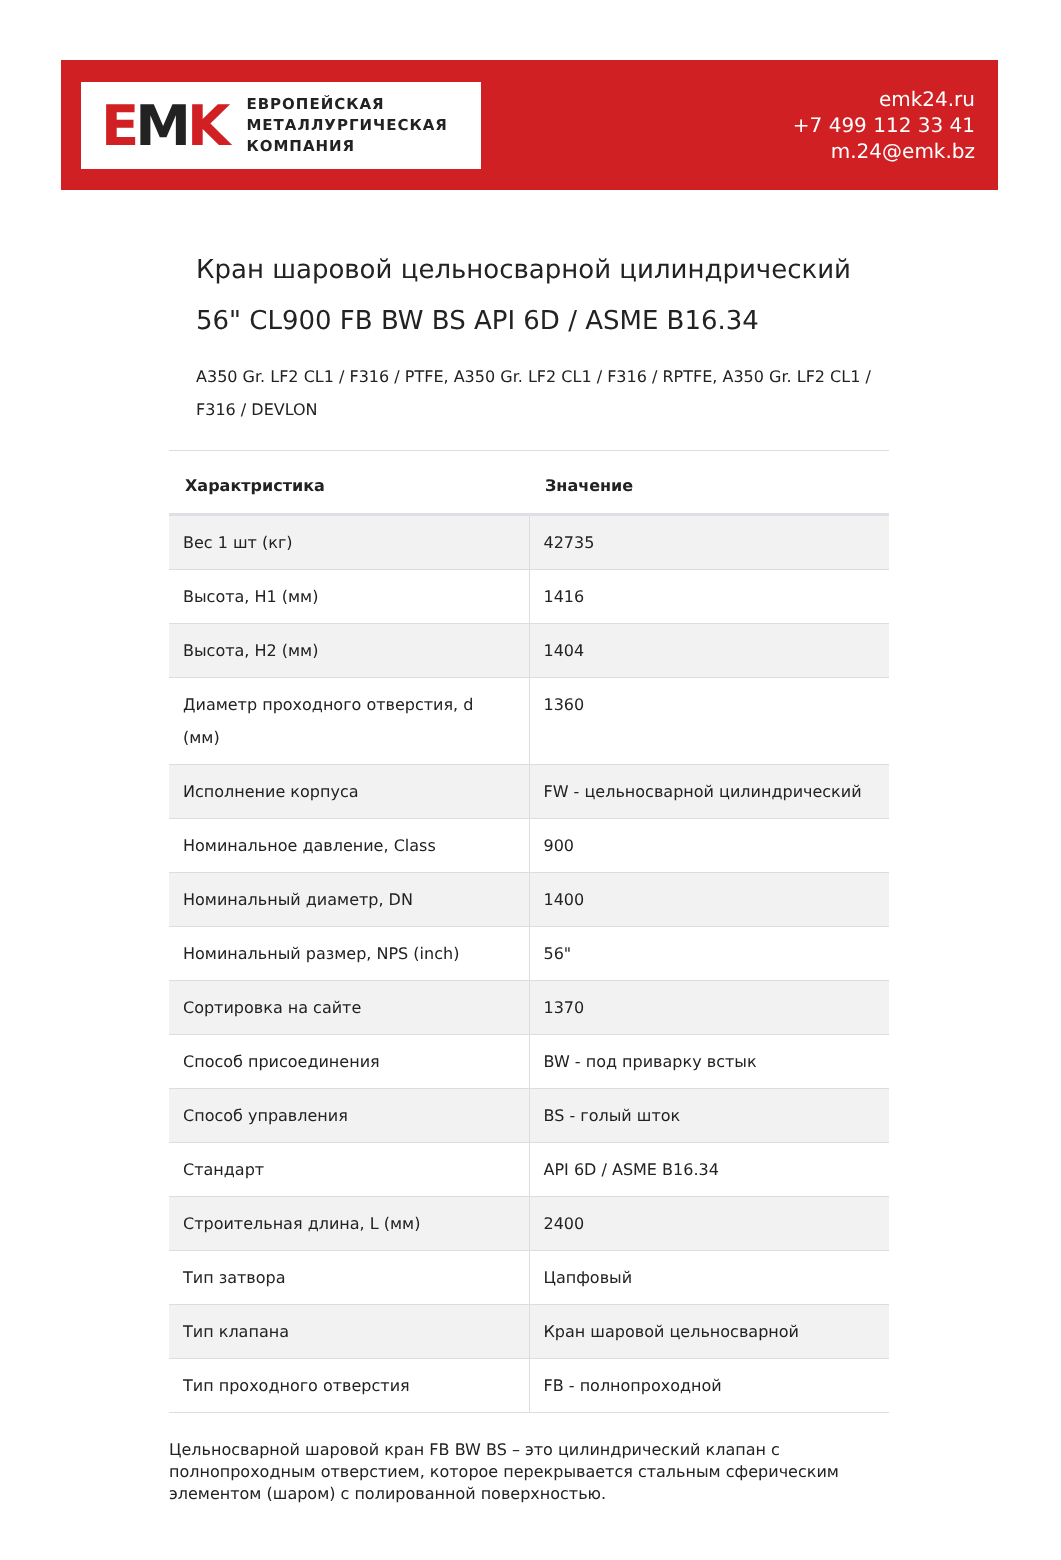EMK
ЕВРОПЕЙСКАЯ
МЕТАЛЛУРГИЧЕСКАЯ
КОМПАНИЯ
emk24.ru
+7 499 112 33 41
m.24@emk.bz
Кран шаровой цельносварной цилиндрический 56" CL900 FB BW BS API 6D / ASME B16.34
A350 Gr. LF2 CL1 / F316 / PTFE, A350 Gr. LF2 CL1 / F316 / RPTFE, A350 Gr. LF2 CL1 / F316 / DEVLON
| Характристика | Значение |
| --- | --- |
| Вес 1 шт (кг) | 42735 |
| Высота, H1 (мм) | 1416 |
| Высота, H2 (мм) | 1404 |
| Диаметр проходного отверстия, d (мм) | 1360 |
| Исполнение корпуса | FW - цельносварной цилиндрический |
| Номинальное давление, Class | 900 |
| Номинальный диаметр, DN | 1400 |
| Номинальный размер, NPS (inch) | 56" |
| Сортировка на сайте | 1370 |
| Способ присоединения | BW - под приварку встык |
| Способ управления | BS - голый шток |
| Стандарт | API 6D / ASME B16.34 |
| Строительная длина, L (мм) | 2400 |
| Тип затвора | Цапфовый |
| Тип клапана | Кран шаровой цельносварной |
| Тип проходного отверстия | FB - полнопроходной |
Цельносварной шаровой кран FB BW BS – это цилиндрический клапан с полнопроходным отверстием, которое перекрывается стальным сферическим элементом (шаром) с полированной поверхностью.